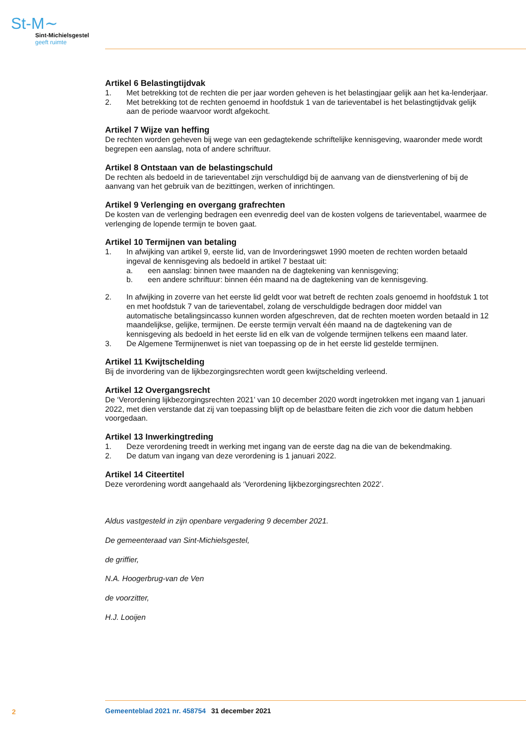St-M∼
Sint-Michielsgestel
geeft ruimte
Artikel 6 Belastingtijdvak
1. Met betrekking tot de rechten die per jaar worden geheven is het belastingjaar gelijk aan het ka-lenderjaar.
2. Met betrekking tot de rechten genoemd in hoofdstuk 1 van de tarieventabel is het belastingtijdvak gelijk aan de periode waarvoor wordt afgekocht.
Artikel 7 Wijze van heffing
De rechten worden geheven bij wege van een gedagtekende schriftelijke kennisgeving, waaronder mede wordt begrepen een aanslag, nota of andere schriftuur.
Artikel 8 Ontstaan van de belastingschuld
De rechten als bedoeld in de tarieventabel zijn verschuldigd bij de aanvang van de dienstverlening of bij de aanvang van het gebruik van de bezittingen, werken of inrichtingen.
Artikel 9 Verlenging en overgang grafrechten
De kosten van de verlenging bedragen een evenredig deel van de kosten volgens de tarieventabel, waarmee de verlenging de lopende termijn te boven gaat.
Artikel 10 Termijnen van betaling
1. In afwijking van artikel 9, eerste lid, van de Invorderingswet 1990 moeten de rechten worden betaald ingeval de kennisgeving als bedoeld in artikel 7 bestaat uit:
a. een aanslag: binnen twee maanden na de dagtekening van kennisgeving;
b. een andere schriftuur: binnen één maand na de dagtekening van de kennisgeving.
2. In afwijking in zoverre van het eerste lid geldt voor wat betreft de rechten zoals genoemd in hoofdstuk 1 tot en met hoofdstuk 7 van de tarieventabel, zolang de verschuldigde bedragen door middel van automatische betalingsincasso kunnen worden afgeschreven, dat de rechten moeten worden betaald in 12 maandelijkse, gelijke, termijnen. De eerste termijn vervalt één maand na de dagtekening van de kennisgeving als bedoeld in het eerste lid en elk van de volgende termijnen telkens een maand later.
3. De Algemene Termijnenwet is niet van toepassing op de in het eerste lid gestelde termijnen.
Artikel 11 Kwijtschelding
Bij de invordering van de lijkbezorgingsrechten wordt geen kwijtschelding verleend.
Artikel 12 Overgangsrecht
De ‘Verordening lijkbezorgingsrechten 2021’ van 10 december 2020 wordt ingetrokken met ingang van 1 januari 2022, met dien verstande dat zij van toepassing blijft op de belastbare feiten die zich voor die datum hebben voorgedaan.
Artikel 13 Inwerkingtreding
1. Deze verordening treedt in werking met ingang van de eerste dag na die van de bekendmaking.
2. De datum van ingang van deze verordening is 1 januari 2022.
Artikel 14 Citeertitel
Deze verordening wordt aangehaald als ‘Verordening lijkbezorgingsrechten 2022’.
Aldus vastgesteld in zijn openbare vergadering 9 december 2021.
De gemeenteraad van Sint-Michielsgestel,
de griffier,
N.A. Hoogerbrug-van de Ven
de voorzitter,
H.J. Looijen
2 Gemeenteblad 2021 nr. 458754 31 december 2021